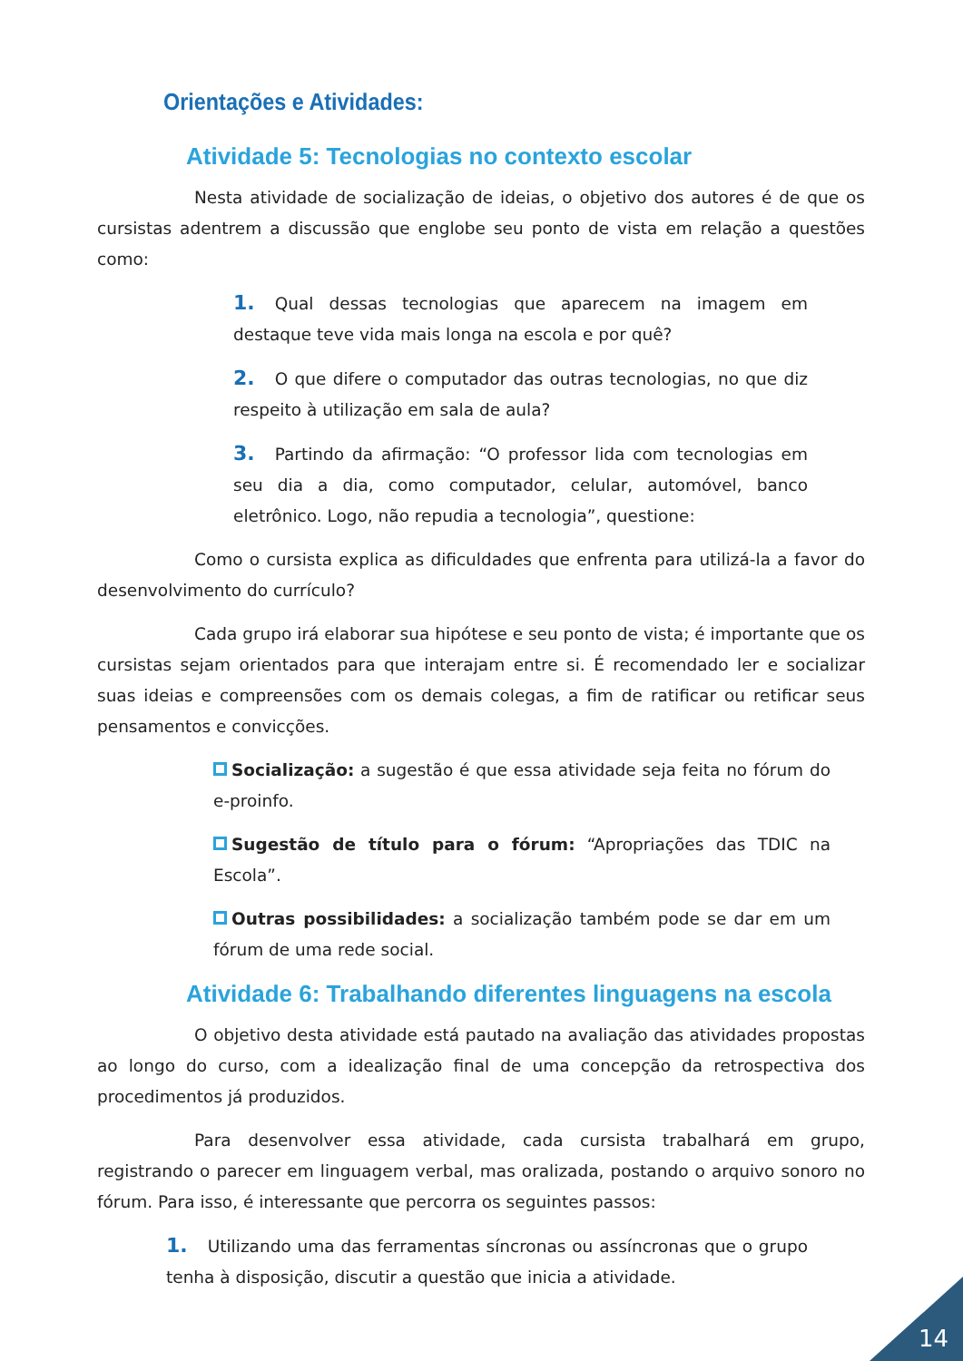Orientações e Atividades:
Atividade 5: Tecnologias no contexto escolar
Nesta atividade de socialização de ideias, o objetivo dos autores é de que os cursistas adentrem a discussão que englobe seu ponto de vista em relação a questões como:
1. Qual dessas tecnologias que aparecem na imagem em destaque teve vida mais longa na escola e por quê?
2. O que difere o computador das outras tecnologias, no que diz respeito à utilização em sala de aula?
3. Partindo da afirmação: “O professor lida com tecnologias em seu dia a dia, como computador, celular, automóvel, banco eletrônico. Logo, não repudia a tecnologia”, questione:
Como o cursista explica as dificuldades que enfrenta para utilizá-la a favor do desenvolvimento do currículo?
Cada grupo irá elaborar sua hipótese e seu ponto de vista; é importante que os cursistas sejam orientados para que interajam entre si. É recomendado ler e socializar suas ideias e compreensões com os demais colegas, a fim de ratificar ou retificar seus pensamentos e convicções.
Socialização: a sugestão é que essa atividade seja feita no fórum do e-proinfo.
Sugestão de título para o fórum: “Apropriações das TDIC na Escola”.
Outras possibilidades: a socialização também pode se dar em um fórum de uma rede social.
Atividade 6: Trabalhando diferentes linguagens na escola
O objetivo desta atividade está pautado na avaliação das atividades propostas ao longo do curso, com a idealização final de uma concepção da retrospectiva dos procedimentos já produzidos.
Para desenvolver essa atividade, cada cursista trabalhará em grupo, registrando o parecer em linguagem verbal, mas oralizada, postando o arquivo sonoro no fórum. Para isso, é interessante que percorra os seguintes passos:
1. Utilizando uma das ferramentas síncronas ou assíncronas que o grupo tenha à disposição, discutir a questão que inicia a atividade.
14